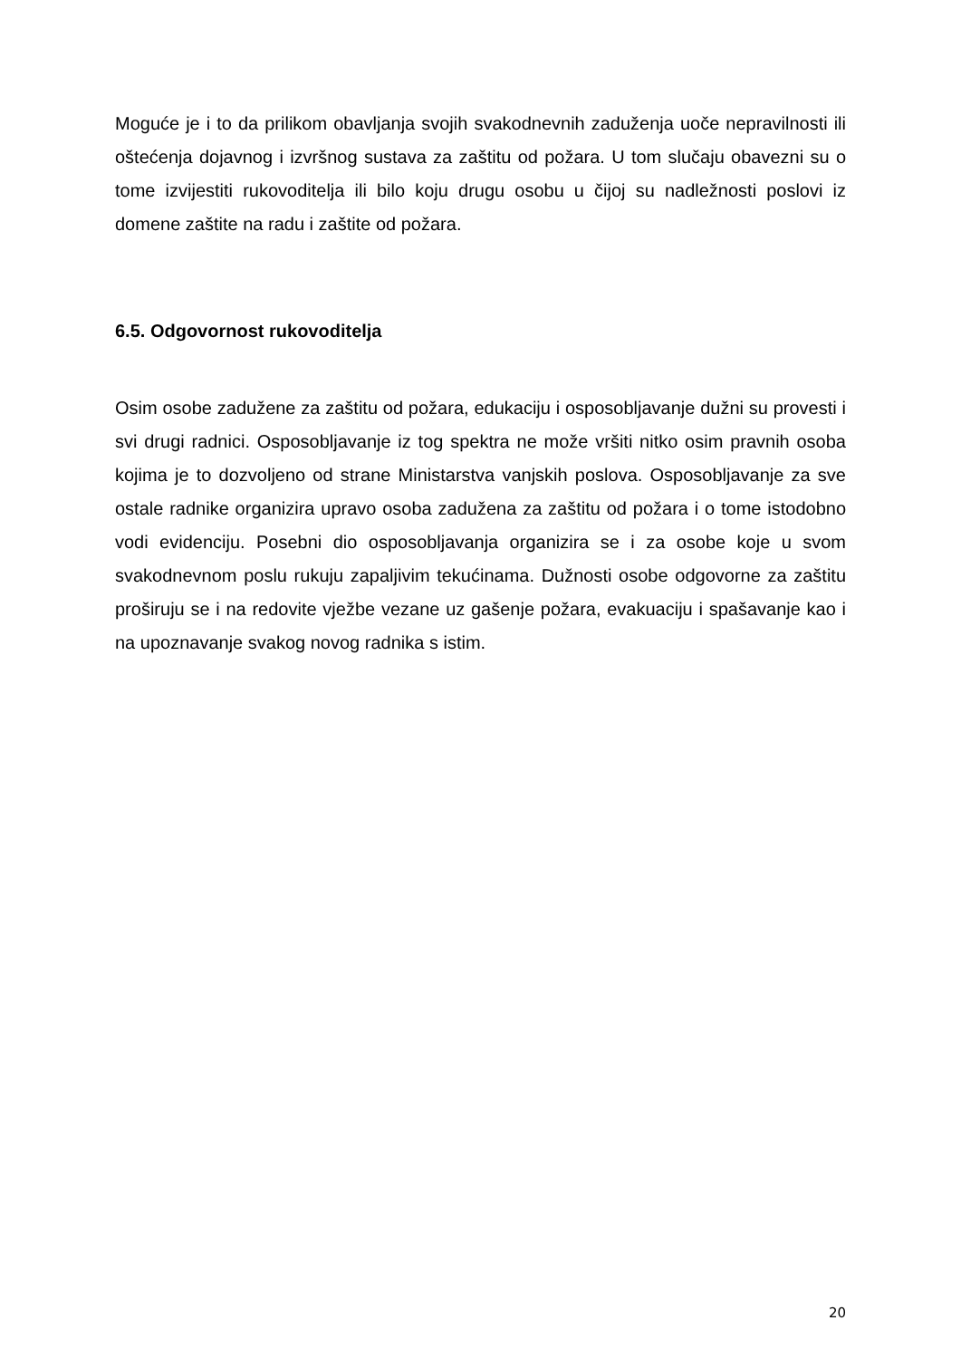Moguće je i to da prilikom obavljanja svojih svakodnevnih zaduženja uoče nepravilnosti ili oštećenja dojavnog i izvršnog sustava za zaštitu od požara. U tom slučaju obavezni su o tome izvijestiti rukovoditelja ili bilo koju drugu osobu u čijoj su nadležnosti poslovi iz domene zaštite na radu i zaštite od požara.
6.5. Odgovornost rukovoditelja
Osim osobe zadužene za zaštitu od požara, edukaciju i osposobljavanje dužni su provesti i svi drugi radnici. Osposobljavanje iz tog spektra ne može vršiti nitko osim pravnih osoba kojima je to dozvoljeno od strane Ministarstva vanjskih poslova. Osposobljavanje za sve ostale radnike organizira upravo osoba zadužena za zaštitu od požara i o tome istodobno vodi evidenciju. Posebni dio osposobljavanja organizira se i za osobe koje u svom svakodnevnom poslu rukuju zapaljivim tekućinama. Dužnosti osobe odgovorne za zaštitu proširuju se i na redovite vježbe vezane uz gašenje požara, evakuaciju i spašavanje kao i na upoznavanje svakog novog radnika s istim.
20